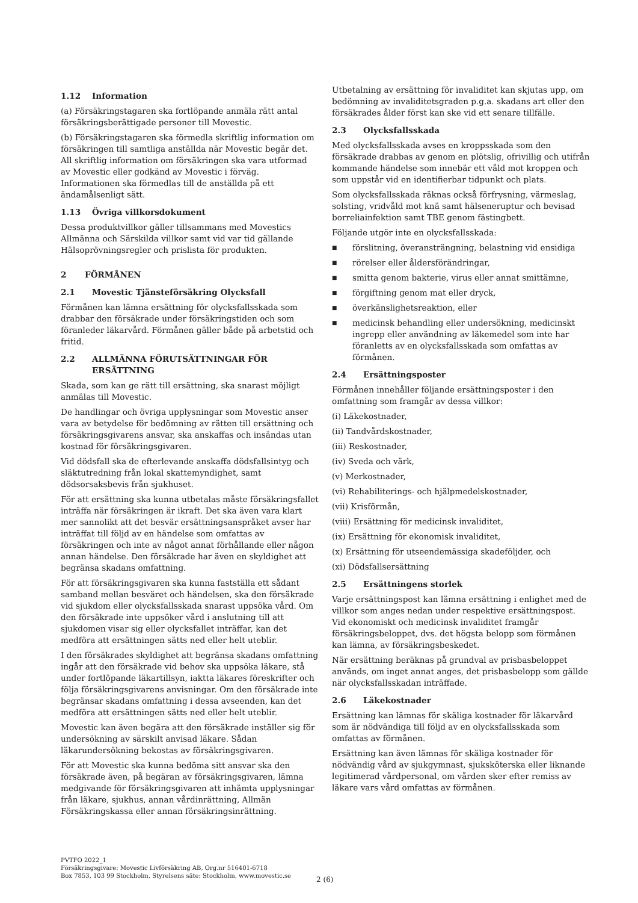1.12 Information
(a) Försäkringstagaren ska fortlöpande anmäla rätt antal försäkringsberättigade personer till Movestic.
(b) Försäkringstagaren ska förmedla skriftlig information om försäkringen till samtliga anställda när Movestic begär det. All skriftlig information om försäkringen ska vara utformad av Movestic eller godkänd av Movestic i förväg. Informationen ska förmedlas till de anställda på ett ändamålsenligt sätt.
1.13 Övriga villkorsdokument
Dessa produktvillkor gäller tillsammans med Movestics Allmänna och Särskilda villkor samt vid var tid gällande Hälsoprövningsregler och prislista för produkten.
2 FÖRMÅNEN
2.1 Movestic Tjänsteförsäkring Olycksfall
Förmånen kan lämna ersättning för olycksfallsskada som drabbar den försäkrade under försäkringstiden och som föranleder läkarvård. Förmånen gäller både på arbetstid och fritid.
2.2 ALLMÄNNA FÖRUTSÄTTNINGAR FÖR ERSÄTTNING
Skada, som kan ge rätt till ersättning, ska snarast möjligt anmälas till Movestic.
De handlingar och övriga upplysningar som Movestic anser vara av betydelse för bedömning av rätten till ersättning och försäkringsgivarens ansvar, ska anskaffas och insändas utan kostnad för försäkringsgivaren.
Vid dödsfall ska de efterlevande anskaffa dödsfallsintyg och släktutredning från lokal skattemyndighet, samt dödsorsaksbevis från sjukhuset.
För att ersättning ska kunna utbetalas måste försäkringsfallet inträffa när försäkringen är ikraft. Det ska även vara klart mer sannolikt att det besvär ersättningsanspråket avser har inträffat till följd av en händelse som omfattas av försäkringen och inte av något annat förhållande eller någon annan händelse. Den försäkrade har även en skyldighet att begränsa skadans omfattning.
För att försäkringsgivaren ska kunna fastställa ett sådant samband mellan besväret och händelsen, ska den försäkrade vid sjukdom eller olycksfallsskada snarast uppsöka vård. Om den försäkrade inte uppsöker vård i anslutning till att sjukdomen visar sig eller olycksfallet inträffar, kan det medföra att ersättningen sätts ned eller helt uteblir.
I den försäkrades skyldighet att begränsa skadans omfattning ingår att den försäkrade vid behov ska uppsöka läkare, stå under fortlöpande läkartillsyn, iaktta läkares föreskrifter och följa försäkringsgivarens anvisningar. Om den försäkrade inte begränsar skadans omfattning i dessa avseenden, kan det medföra att ersättningen sätts ned eller helt uteblir.
Movestic kan även begära att den försäkrade inställer sig för undersökning av särskilt anvisad läkare. Sådan läkarundersökning bekostas av försäkringsgivaren.
För att Movestic ska kunna bedöma sitt ansvar ska den försäkrade även, på begäran av försäkringsgivaren, lämna medgivande för försäkringsgivaren att inhämta upplysningar från läkare, sjukhus, annan vårdinrättning, Allmän Försäkringskassa eller annan försäkringsinrättning.
Utbetalning av ersättning för invaliditet kan skjutas upp, om bedömning av invaliditetsgraden p.g.a. skadans art eller den försäkrades ålder först kan ske vid ett senare tillfälle.
2.3 Olycksfallsskada
Med olycksfallsskada avses en kroppsskada som den försäkrade drabbas av genom en plötslig, ofrivillig och utifrån kommande händelse som innebär ett våld mot kroppen och som uppstår vid en identifierbar tidpunkt och plats.
Som olycksfallsskada räknas också förfrysning, värmeslag, solsting, vridvåld mot knä samt hälseneruptur och bevisad borreliainfektion samt TBE genom fästingbett.
Följande utgör inte en olycksfallsskada:
■ förslitning, överansträngning, belastning vid ensidiga
■ rörelser eller åldersförändringar,
■ smitta genom bakterie, virus eller annat smittämne,
■ förgiftning genom mat eller dryck,
■ överkänslighetsreaktion, eller
■ medicinsk behandling eller undersökning, medicinskt ingrepp eller användning av läkemedel som inte har föranletts av en olycksfallsskada som omfattas av förmånen.
2.4 Ersättningsposter
Förmånen innehåller följande ersättningsposter i den omfattning som framgår av dessa villkor:
(i) Läkekostnader,
(ii) Tandvårdskostnader,
(iii) Reskostnader,
(iv) Sveda och värk,
(v) Merkostnader,
(vi) Rehabiliterings- och hjälpmedelskostnader,
(vii) Krisförmån,
(viii) Ersättning för medicinsk invaliditet,
(ix) Ersättning för ekonomisk invaliditet,
(x) Ersättning för utseendemässiga skadeföljder, och
(xi) Dödsfallsersättning
2.5 Ersättningens storlek
Varje ersättningspost kan lämna ersättning i enlighet med de villkor som anges nedan under respektive ersättningspost. Vid ekonomiskt och medicinsk invaliditet framgår försäkringsbeloppet, dvs. det högsta belopp som förmånen kan lämna, av försäkringsbeskedet.
När ersättning beräknas på grundval av prisbasbeloppet används, om inget annat anges, det prisbasbelopp som gällde när olycksfallsskadan inträffade.
2.6 Läkekostnader
Ersättning kan lämnas för skäliga kostnader för läkarvård som är nödvändiga till följd av en olycksfallsskada som omfattas av förmånen.
Ersättning kan även lämnas för skäliga kostnader för nödvändig vård av sjukgymnast, sjuksköterska eller liknande legitimerad vårdpersonal, om vården sker efter remiss av läkare vars vård omfattas av förmånen.
PVTFO 2022_1
Försäkringsgivare: Movestic Livförsäkring AB, Org.nr 516401-6718
Box 7853, 103 99 Stockholm, Styrelsens säte: Stockholm, www.movestic.se
2 (6)